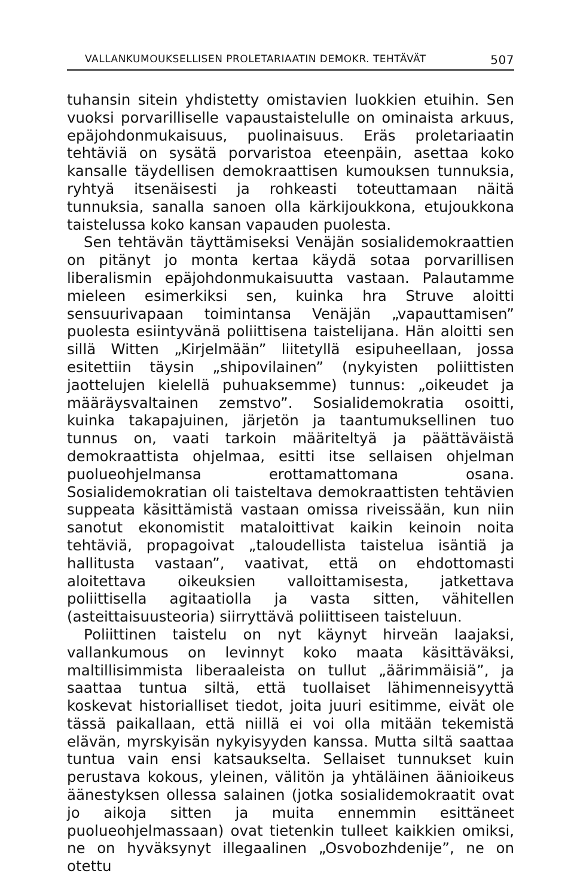VALLANKUMOUKSELLISEN PROLETARIAATIN DEMOKR. TEHTÄVÄT 507
tuhansin sitein yhdistetty omistavien luokkien etuihin. Sen vuoksi porvarilliselle vapaustaistelulle on ominaista arkuus, epäjohdonmukaisuus, puolinaisuus. Eräs proletariaatin tehtäviä on sysätä porvaristoa eteenpäin, asettaa koko kansalle täydellisen demokraattisen kumouksen tunnuksia, ryhtyä itsenäisesti ja rohkeasti toteuttamaan näitä tunnuksia, sanalla sanoen olla kärkijoukkona, etujoukkona taistelussa koko kansan vapauden puolesta.
Sen tehtävän täyttämiseksi Venäjän sosialidemokraattien on pitänyt jo monta kertaa käydä sotaa porvarillisen liberalismin epäjohdonmukaisuutta vastaan. Palautamme mieleen esimerkiksi sen, kuinka hra Struve aloitti sensuurivapaan toimintansa Venäjän „vapauttamisen” puolesta esiintyvänä poliittisena taistelijana. Hän aloitti sen sillä Witten „Kirjelmään” liitetyllä esipuheellaan, jossa esitettiin täysin „shipovilainen” (nykyisten poliittisten jaottelujen kielellä puhuaksemme) tunnus: „oikeudet ja määräysvaltainen zemstvo”. Sosialidemokratia osoitti, kuinka takapajuinen, järjetön ja taantumuksellinen tuo tunnus on, vaati tarkoin määriteltyä ja päättäväistä demokraattista ohjelmaa, esitti itse sellaisen ohjelman puolueohjelmansa erottamattomana osana. Sosialidemokratian oli taisteltava demokraattisten tehtävien suppeata käsittämistä vastaan omissa riveissään, kun niin sanotut ekonomistit mataloittivat kaikin keinoin noita tehtäviä, propagoivat „taloudellista taistelua isäntiä ja hallitusta vastaan”, vaativat, että on ehdottomasti aloitettava oikeuksien valloittamisesta, jatkettava poliittisella agitaatiolla ja vasta sitten, vähitellen (asteittaisuusteoria) siirryttävä poliittiseen taisteluun.
Poliittinen taistelu on nyt käynyt hirveän laajaksi, vallankumous on levinnyt koko maata käsittäväksi, maltillisimmista liberaaleista on tullut „äärimmäisiä”, ja saattaa tuntua siltä, että tuollaiset lähimenneisyyttä koskevat historialliset tiedot, joita juuri esitimme, eivät ole tässä paikallaan, että niillä ei voi olla mitään tekemistä elävän, myrskyisän nykyisyyden kanssa. Mutta siltä saattaa tuntua vain ensi katsaukselta. Sellaiset tunnukset kuin perustava kokous, yleinen, välitön ja yhtäläinen äänioikeus äänestyksen ollessa salainen (jotka sosialidemokraatit ovat jo aikoja sitten ja muita ennemmin esittäneet puolueohjelmassaan) ovat tietenkin tulleet kaikkien omiksi, ne on hyväksynyt illegaalinen „Osvobozhdenije”, ne on otettu